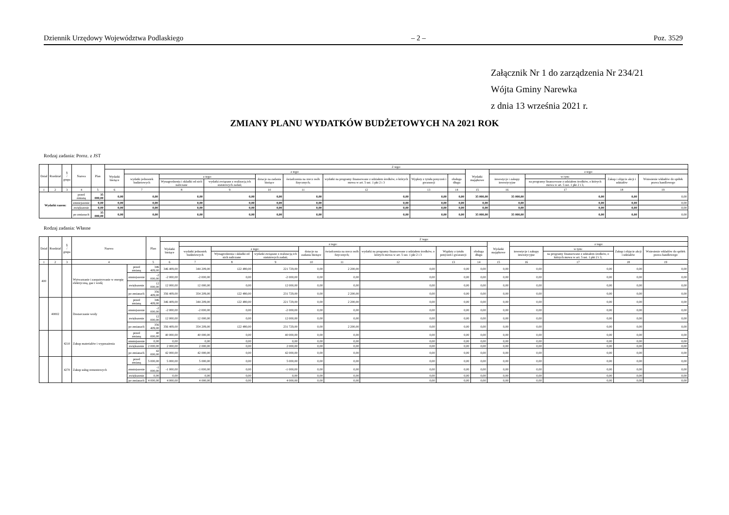Dziennik Urzędowy Województwa Podlaskiego – 2 – Poz. 3529
Załącznik Nr 1 do zarządzenia Nr 234/21
Wójta Gminy Narewka
z dnia 13 września 2021 r.
ZMIANY PLANU WYDATKÓW BUDŻETOWYCH NA 2021 ROK
Rodzaj zadania: Poroz. z JST
| Dział | Rozdział | § / grupa | Nazwa | | Plan | Z tego: | | | | | | | | | | | | | |
| --- | --- | --- | --- | --- | --- | --- | --- | --- | --- | --- | --- | --- | --- | --- | --- | --- | --- | --- | --- |
| | | | | | | Wydatki bieżące | z tego: | | | | | | | | Wydatki majątkowe | z tego: | | | |
| | | | | | | | wydatki jednostek budżetowych | z tego: | | dotacje na zadania bieżące | świadczenia na rzecz osób fizycznych; | wydatki na programy finansowane z udziałem środków, o których mowa w art. 5 ust. 1 pkt 2 i 3 | Wypłaty z tytułu poręczeń i gwarancji | obsługa długu | | inwestycje i zakupy inwestycyjne | w tym: | Zakup i objęcie akcji i udziałów | Wniesienie wkładów do spółek prawa handlowego |
| | | | | | | | | Wynagrodzenia i składki od nich naliczane | wydatki związane z realizacją ich statutowych zadań; | | | | | | | | na programy finansowane z udziałem środków, o których mowa w art. 5 ust. 1 pkt 2 i 3, | | |
| 1 | 2 | 3 | 4 | | 5 | 6 | 7 | 8 | 9 | 10 | 11 | 12 | 13 | 14 | 15 | 16 | 17 | 18 | 19 |
| Wydatki razem: | | | | przed zmianą | 35 000,00 | 0,00 | 0,00 | 0,00 | 0,00 | 0,00 | 0,00 | 0,00 | 0,00 | 0,00 | 35 000,00 | 35 000,00 | 0,00 | 0,00 | 0,00 |
| | | | | zmniejszenie | 0,00 | 0,00 | 0,00 | 0,00 | 0,00 | 0,00 | 0,00 | 0,00 | 0,00 | 0,00 | 0,00 | 0,00 | 0,00 | 0,00 | 0,00 |
| | | | | zwiększenie | 0,00 | 0,00 | 0,00 | 0,00 | 0,00 | 0,00 | 0,00 | 0,00 | 0,00 | 0,00 | 0,00 | 0,00 | 0,00 | 0,00 | 0,00 |
| | | | | po zmianach | 35 000,00 | 0,00 | 0,00 | 0,00 | 0,00 | 0,00 | 0,00 | 0,00 | 0,00 | 0,00 | 35 000,00 | 35 000,00 | 0,00 | 0,00 | 0,00 |
Rodzaj zadania: Własne
| Dział | Rozdział | § / grupa | Nazwa | | Plan | Z tego: | | | | | | | | | | | | | |
| --- | --- | --- | --- | --- | --- | --- | --- | --- | --- | --- | --- | --- | --- | --- | --- | --- | --- | --- | --- |
| | | | | | | Wydatki bieżące | z tego: | | | | | | | | Wydatki majątkowe | z tego: | | | |
| | | | | | | | wydatki jednostek budżetowych | z tego: | | dotacje na zadania bieżące | świadczenia na rzecz osób fizycznych; | wydatki na programy finansowane z udziałem środków, o których mowa w art. 5 ust. 1 pkt 2 i 3 | Wypłaty z tytułu poręczeń i gwarancji | obsługa długu | | inwestycje i zakupy inwestycyjne | w tym: | Zakup i objęcie akcji i udziałów | Wniesienie wkładów do spółek prawa handlowego |
| | | | | | | | | Wynagrodzenia i składki od nich naliczane | wydatki związane z realizacją ich statutowych zadań; | | | | | | | | na programy finansowane z udziałem środków, o których mowa w art. 5 ust. 1 pkt 2 i 3, | | |
| 1 | 2 | 3 | 4 | | 5 | 6 | 7 | 8 | 9 | 10 | 11 | 12 | 13 | 14 | 15 | 16 | 17 | 18 | 19 |
| 400 | | | Wytwarzanie i zaopatrywanie w energię elektryczną, gaz i wodę | przed zmianą | 346 409,00 | 346 409,00 | 344 209,00 | 122 480,00 | 221 729,00 | 0,00 | 2 200,00 | 0,00 | 0,00 | 0,00 | 0,00 | 0,00 | 0,00 | 0,00 | 0,00 |
| | | | | zmniejszenie | -2 000,00 | -2 000,00 | -2 000,00 | 0,00 | -2 000,00 | 0,00 | 0,00 | 0,00 | 0,00 | 0,00 | 0,00 | 0,00 | 0,00 | 0,00 | 0,00 |
| | | | | zwiększenie | 12 000,00 | 12 000,00 | 12 000,00 | 0,00 | 12 000,00 | 0,00 | 0,00 | 0,00 | 0,00 | 0,00 | 0,00 | 0,00 | 0,00 | 0,00 | 0,00 |
| | | | | po zmianach | 356 409,00 | 356 409,00 | 354 209,00 | 122 480,00 | 231 729,00 | 0,00 | 2 200,00 | 0,00 | 0,00 | 0,00 | 0,00 | 0,00 | 0,00 | 0,00 | 0,00 |
| | 40002 | | Dostarczanie wody | przed zmianą | 346 409,00 | 346 409,00 | 344 209,00 | 122 480,00 | 221 729,00 | 0,00 | 2 200,00 | 0,00 | 0,00 | 0,00 | 0,00 | 0,00 | 0,00 | 0,00 | 0,00 |
| | | | | zmniejszenie | -2 000,00 | -2 000,00 | -2 000,00 | 0,00 | -2 000,00 | 0,00 | 0,00 | 0,00 | 0,00 | 0,00 | 0,00 | 0,00 | 0,00 | 0,00 | 0,00 |
| | | | | zwiększenie | 12 000,00 | 12 000,00 | 12 000,00 | 0,00 | 12 000,00 | 0,00 | 0,00 | 0,00 | 0,00 | 0,00 | 0,00 | 0,00 | 0,00 | 0,00 | 0,00 |
| | | | | po zmianach | 356 409,00 | 356 409,00 | 354 209,00 | 122 480,00 | 231 729,00 | 0,00 | 2 200,00 | 0,00 | 0,00 | 0,00 | 0,00 | 0,00 | 0,00 | 0,00 | 0,00 |
| | | 4210 | Zakup materiałów i wyposażenia | przed zmianą | 40 000,00 | 40 000,00 | 40 000,00 | 0,00 | 40 000,00 | 0,00 | 0,00 | 0,00 | 0,00 | 0,00 | 0,00 | 0,00 | 0,00 | 0,00 | 0,00 |
| | | | | zmniejszenie | 0,00 | 0,00 | 0,00 | 0,00 | 0,00 | 0,00 | 0,00 | 0,00 | 0,00 | 0,00 | 0,00 | 0,00 | 0,00 | 0,00 | 0,00 |
| | | | | zwiększenie | 2 000,00 | 2 000,00 | 2 000,00 | 0,00 | 2 000,00 | 0,00 | 0,00 | 0,00 | 0,00 | 0,00 | 0,00 | 0,00 | 0,00 | 0,00 | 0,00 |
| | | | | po zmianach | 42 000,00 | 42 000,00 | 42 000,00 | 0,00 | 42 000,00 | 0,00 | 0,00 | 0,00 | 0,00 | 0,00 | 0,00 | 0,00 | 0,00 | 0,00 | 0,00 |
| | | 4270 | Zakup usług remontowych | przed zmianą | 5 000,00 | 5 000,00 | 5 000,00 | 0,00 | 5 000,00 | 0,00 | 0,00 | 0,00 | 0,00 | 0,00 | 0,00 | 0,00 | 0,00 | 0,00 | 0,00 |
| | | | | zmniejszenie | -1 000,00 | -1 000,00 | -1 000,00 | 0,00 | -1 000,00 | 0,00 | 0,00 | 0,00 | 0,00 | 0,00 | 0,00 | 0,00 | 0,00 | 0,00 | 0,00 |
| | | | | zwiększenie | 0,00 | 0,00 | 0,00 | 0,00 | 0,00 | 0,00 | 0,00 | 0,00 | 0,00 | 0,00 | 0,00 | 0,00 | 0,00 | 0,00 | 0,00 |
| | | | | po zmianach | 4 000,00 | 4 000,00 | 4 000,00 | 0,00 | 4 000,00 | 0,00 | 0,00 | 0,00 | 0,00 | 0,00 | 0,00 | 0,00 | 0,00 | 0,00 | 0,00 |